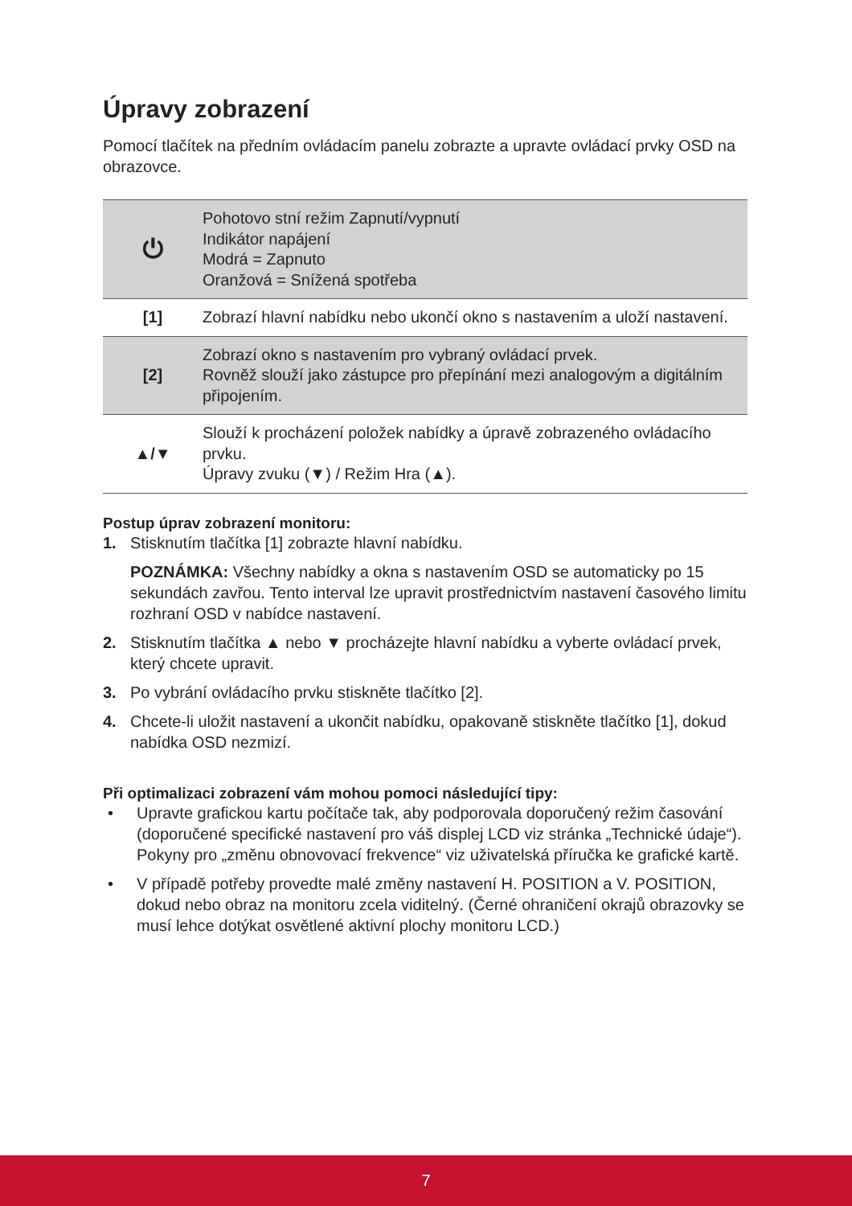Úpravy zobrazení
Pomocí tlačítek na předním ovládacím panelu zobrazte a upravte ovládací prvky OSD na obrazovce.
| ⏻ | Pohotovo stní režim Zapnutí/vypnutí Indikátor napájení Modrá = Zapnuto Oranžová = Snížená spotřeba |
| [1] | Zobrazí hlavní nabídku nebo ukončí okno s nastavením a uloží nastavení. |
| [2] | Zobrazí okno s nastavením pro vybraný ovládací prvek. Rovněž slouží jako zástupce pro přepínání mezi analogovým a digitálním připojením. |
| ▲/▼ | Slouží k procházení položek nabídky a úpravě zobrazeného ovládacího prvku. Úpravy zvuku (▼) / Režim Hra (▲). |
Postup úprav zobrazení monitoru:
1. Stisknutím tlačítka [1] zobrazte hlavní nabídku.
POZNÁMKA: Všechny nabídky a okna s nastavením OSD se automaticky po 15 sekundách zavřou. Tento interval lze upravit prostřednictvím nastavení časového limitu rozhraní OSD v nabídce nastavení.
2. Stisknutím tlačítka ▲ nebo ▼ procházejte hlavní nabídku a vyberte ovládací prvek, který chcete upravit.
3. Po vybrání ovládacího prvku stiskněte tlačítko [2].
4. Chcete-li uložit nastavení a ukončit nabídku, opakovaně stiskněte tlačítko [1], dokud nabídka OSD nezmizí.
Při optimalizaci zobrazení vám mohou pomoci následující tipy:
• Upravte grafickou kartu počítače tak, aby podporovala doporučený režim časování (doporučené specifické nastavení pro váš displej LCD viz stránka „Technické údaje“). Pokyny pro „změnu obnovovací frekvence“ viz uživatelská příručka ke grafické kartě.
• V případě potřeby provedte malé změny nastavení H. POSITION a V. POSITION, dokud nebo obraz na monitoru zcela viditelný. (Černé ohraničení okrajů obrazovky se musí lehce dotýkat osvětlené aktivní plochy monitoru LCD.)
7